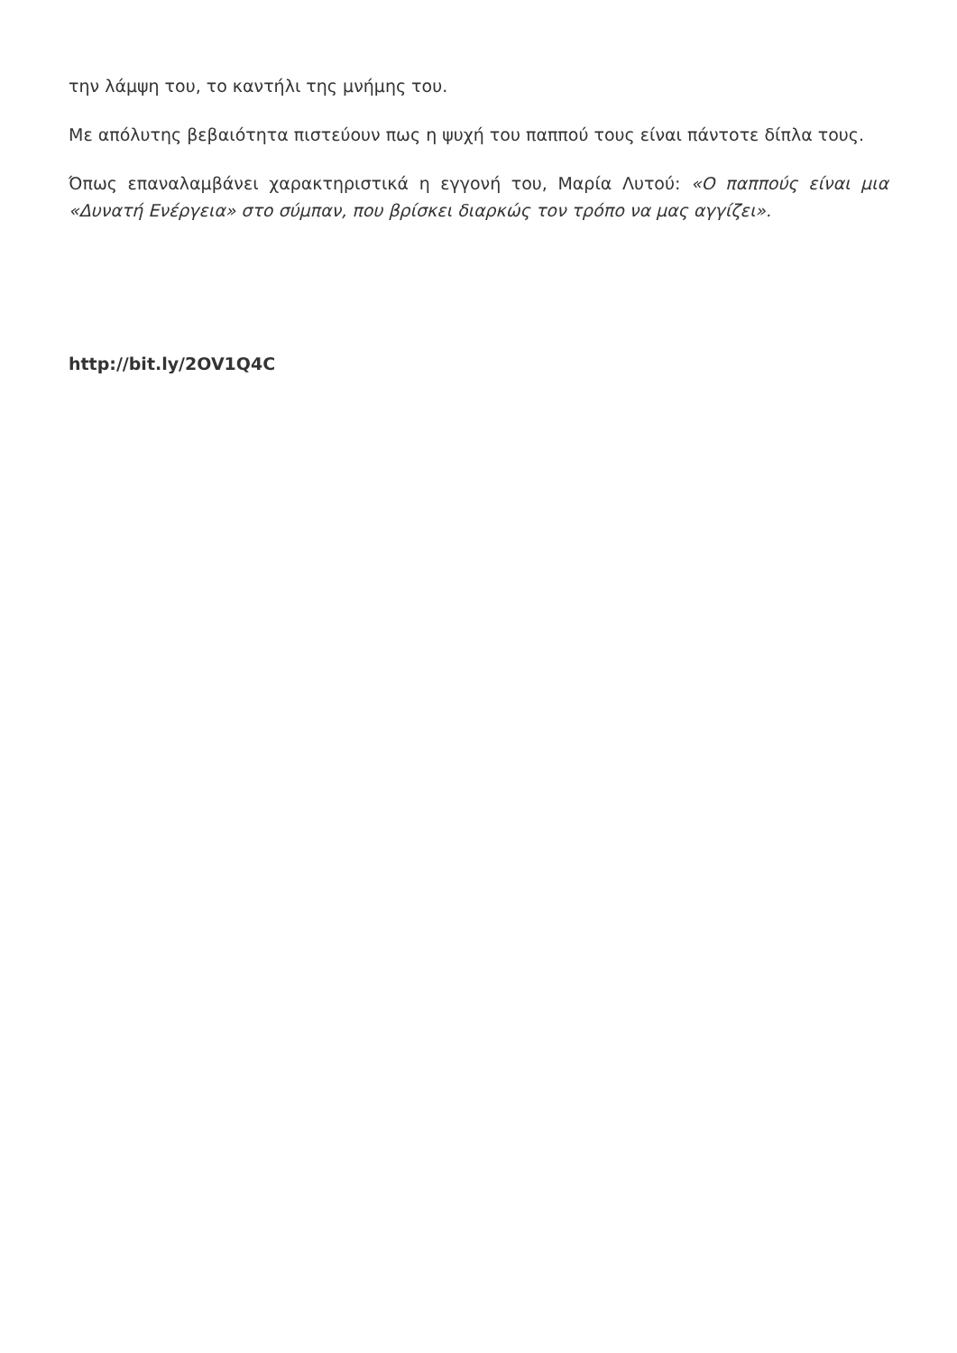την λάμψη του, το καντήλι της μνήμης του.
Με απόλυτης βεβαιότητα πιστεύουν πως η ψυχή του παππού τους είναι πάντοτε δίπλα τους.
Όπως επαναλαμβάνει χαρακτηριστικά η εγγονή του, Μαρία Λυτού: «Ο παππούς είναι μια «Δυνατή Ενέργεια» στο σύμπαν, που βρίσκει διαρκώς τον τρόπο να μας αγγίζει».
http://bit.ly/2OV1Q4C